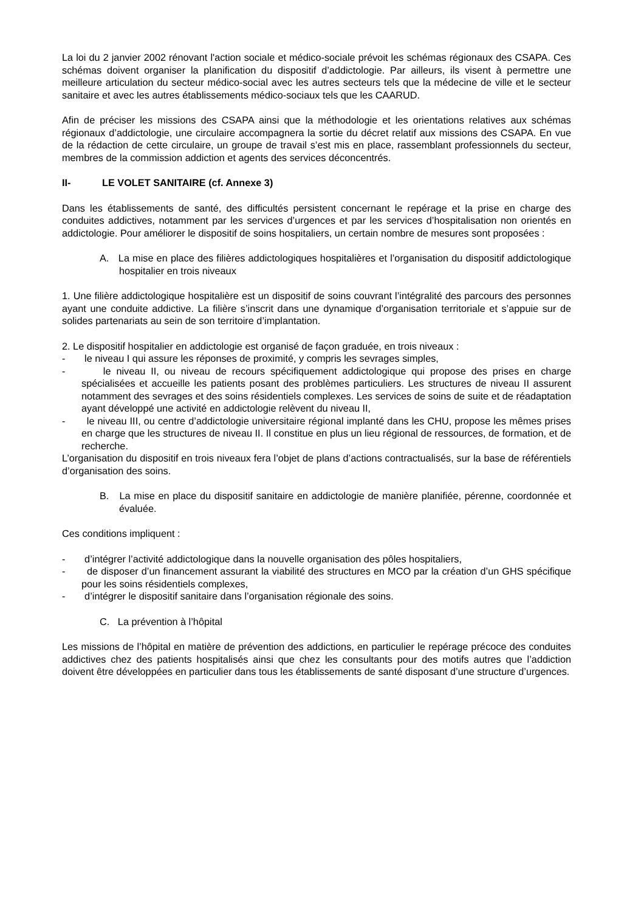La loi du 2 janvier 2002 rénovant l'action sociale et médico-sociale prévoit les schémas régionaux des CSAPA. Ces schémas doivent organiser la planification du dispositif d’addictologie. Par ailleurs, ils visent à permettre une meilleure articulation du secteur médico-social avec les autres secteurs tels que la médecine de ville et le secteur sanitaire et avec les autres établissements médico-sociaux tels que les CAARUD.
Afin de préciser les missions des CSAPA ainsi que la méthodologie et les orientations relatives aux schémas régionaux d’addictologie, une circulaire accompagnera la sortie du décret relatif aux missions des CSAPA. En vue de la rédaction de cette circulaire, un groupe de travail s’est mis en place, rassemblant professionnels du secteur, membres de la commission addiction et agents des services déconcentrés.
II- LE VOLET SANITAIRE (cf. Annexe 3)
Dans les établissements de santé, des difficultés persistent concernant le repérage et la prise en charge des conduites addictives, notamment par les services d’urgences et par les services d’hospitalisation non orientés en addictologie. Pour améliorer le dispositif de soins hospitaliers, un certain nombre de mesures sont proposées :
A. La mise en place des filières addictologiques hospitalières et l’organisation du dispositif addictologique hospitalier en trois niveaux
1. Une filière addictologique hospitalière est un dispositif de soins couvrant l’intégralité des parcours des personnes ayant une conduite addictive. La filière s’inscrit dans une dynamique d’organisation territoriale et s’appuie sur de solides partenariats au sein de son territoire d’implantation.
2. Le dispositif hospitalier en addictologie est organisé de façon graduée, en trois niveaux :
- le niveau I qui assure les réponses de proximité, y compris les sevrages simples,
- le niveau II, ou niveau de recours spécifiquement addictologique qui propose des prises en charge spécialisées et accueille les patients posant des problèmes particuliers. Les structures de niveau II assurent notamment des sevrages et des soins résidentiels complexes. Les services de soins de suite et de réadaptation ayant développé une activité en addictologie relèvent du niveau II,
- le niveau III, ou centre d’addictologie universitaire régional implanté dans les CHU, propose les mêmes prises en charge que les structures de niveau II. Il constitue en plus un lieu régional de ressources, de formation, et de recherche.
L’organisation du dispositif en trois niveaux fera l’objet de plans d’actions contractualisés, sur la base de référentiels d’organisation des soins.
B. La mise en place du dispositif sanitaire en addictologie de manière planifiée, pérenne, coordonnée et évaluée.
Ces conditions impliquent :
- d’intégrer l’activité addictologique dans la nouvelle organisation des pôles hospitaliers,
- de disposer d’un financement assurant la viabilité des structures en MCO par la création d’un GHS spécifique pour les soins résidentiels complexes,
- d’intégrer le dispositif sanitaire dans l’organisation régionale des soins.
C. La prévention à l’hôpital
Les missions de l’hôpital en matière de prévention des addictions, en particulier le repérage précoce des conduites addictives chez des patients hospitalisés ainsi que chez les consultants pour des motifs autres que l’addiction doivent être développées en particulier dans tous les établissements de santé disposant d’une structure d’urgences.